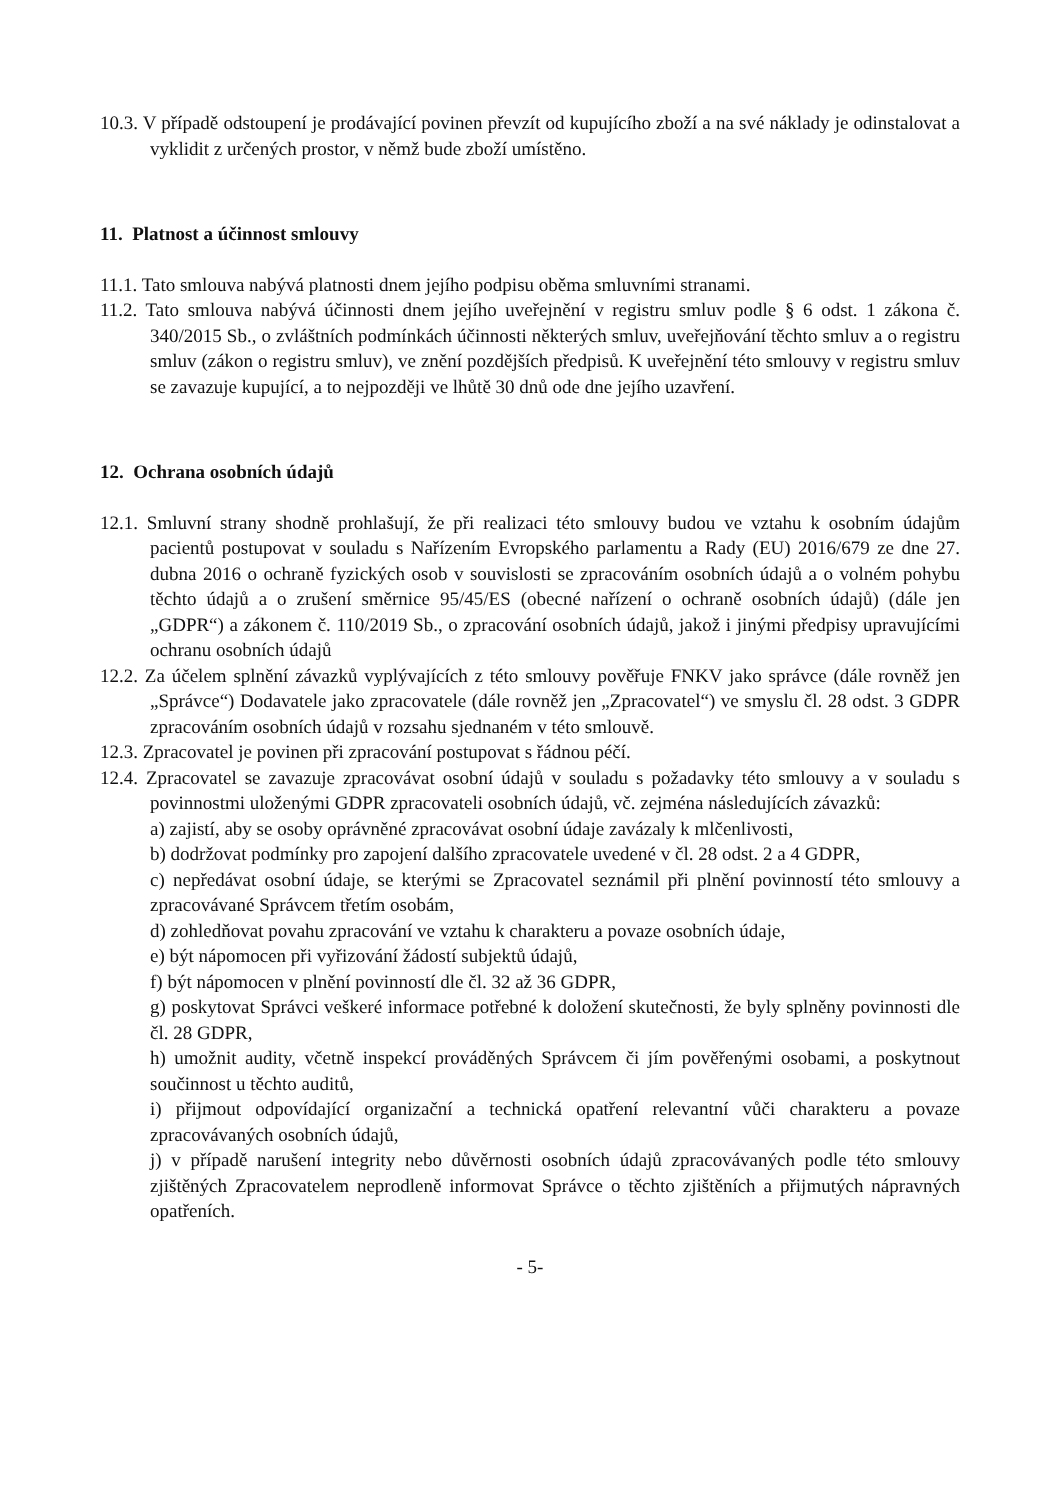10.3. V případě odstoupení je prodávající povinen převzít od kupujícího zboží a na své náklady je odinstalovat a vyklidit z určených prostor, v němž bude zboží umístěno.
11. Platnost a účinnost smlouvy
11.1. Tato smlouva nabývá platnosti dnem jejího podpisu oběma smluvními stranami.
11.2. Tato smlouva nabývá účinnosti dnem jejího uveřejnění v registru smluv podle § 6 odst. 1 zákona č. 340/2015 Sb., o zvláštních podmínkách účinnosti některých smluv, uveřejňování těchto smluv a o registru smluv (zákon o registru smluv), ve znění pozdějších předpisů. K uveřejnění této smlouvy v registru smluv se zavazuje kupující, a to nejpozději ve lhůtě 30 dnů ode dne jejího uzavření.
12. Ochrana osobních údajů
12.1. Smluvní strany shodně prohlašují, že při realizaci této smlouvy budou ve vztahu k osobním údajům pacientů postupovat v souladu s Nařízením Evropského parlamentu a Rady (EU) 2016/679 ze dne 27. dubna 2016 o ochraně fyzických osob v souvislosti se zpracováním osobních údajů a o volném pohybu těchto údajů a o zrušení směrnice 95/45/ES (obecné nařízení o ochraně osobních údajů) (dále jen „GDPR“) a zákonem č. 110/2019 Sb., o zpracování osobních údajů, jakož i jinými předpisy upravujícími ochranu osobních údajů
12.2. Za účelem splnění závazků vyplývajících z této smlouvy pověřuje FNKV jako správce (dále rovněž jen „Správce“) Dodavatele jako zpracovatele (dále rovněž jen „Zpracovatel“) ve smyslu čl. 28 odst. 3 GDPR zpracováním osobních údajů v rozsahu sjednaném v této smlouvě.
12.3. Zpracovatel je povinen při zpracování postupovat s řádnou péčí.
12.4. Zpracovatel se zavazuje zpracovávat osobní údajů v souladu s požadavky této smlouvy a v souladu s povinnostmi uloženými GDPR zpracovateli osobních údajů, vč. zejména následujících závazků:
a) zajistí, aby se osoby oprávněné zpracovávat osobní údaje zavázaly k mlčenlivosti,
b) dodržovat podmínky pro zapojení dalšího zpracovatele uvedené v čl. 28 odst. 2 a 4 GDPR,
c) nepředávat osobní údaje, se kterými se Zpracovatel seznámil při plnění povinností této smlouvy a zpracovávané Správcem třetím osobám,
d) zohledňovat povahu zpracování ve vztahu k charakteru a povaze osobních údaje,
e) být nápomocen při vyřizování žádostí subjektů údajů,
f) být nápomocen v plnění povinností dle čl. 32 až 36 GDPR,
g) poskytovat Správci veškeré informace potřebné k doložení skutečnosti, že byly splněny povinnosti dle čl. 28 GDPR,
h) umožnit audity, včetně inspekcí prováděných Správcem či jím pověřenými osobami, a poskytnout součinnost u těchto auditů,
i) přijmout odpovídající organizační a technická opatření relevantní vůči charakteru a povaze zpracovávaných osobních údajů,
j) v případě narušení integrity nebo důvěrnosti osobních údajů zpracovávaných podle této smlouvy zjištěných Zpracovatelem neprodleně informovat Správce o těchto zjištěních a přijmutých nápravných opatřeních.
- 5-